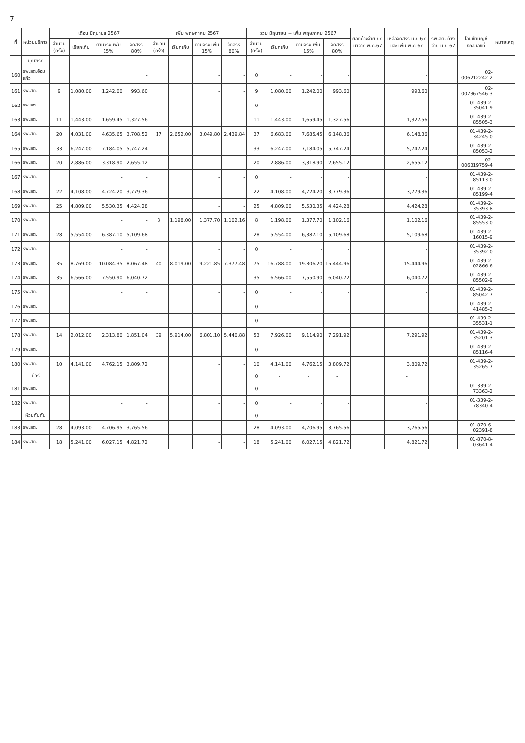7
| ที่ | หน่วยบริการ | เดือน มิถุนายน 2567 | | | | เพิ่ม พฤษภาคม 2567 | | | | รวม มิถุนายน + เพิ่ม พฤษภาคม 2567 | | | | ยอดค้างจ่าย ยกมาจาก พ.ค.67 | เหลือจัดสรร มิ.ย 67 และ เพิ่ม พ.ค 67 | รพ.สต. ค้างจ่าย มิ.ย 67 | โอนเข้าบัญชี ธกส.เลขที่ | หมายเหตุ |
| --- | --- | --- | --- | --- | --- | --- | --- | --- | --- | --- | --- | --- | --- | --- | --- | --- | --- | --- |
| | | จำนวน (ครั้ง) | เรียกเก็บ | ตามจริง เพิ่ม 15% | จัดสรร 80% | จำนวน (ครั้ง) | เรียกเก็บ | ตามจริง เพิ่ม 15% | จัดสรร 80% | จำนวน (ครั้ง) | เรียกเก็บ | ตามจริง เพิ่ม 15% | จัดสรร 80% | | | | | |
| | บุณฑริก | | | | | | | | | | | | | | | | | |
| 160 | รพ.สต.อ้อมแก้ว | | | | - | | | - | - | 0 | - | - | - | | - | | 02-006212242-2 | |
| 161 | รพ.สต. | 9 | 1,080.00 | 1,242.00 | 993.60 | | | - | - | 9 | 1,080.00 | 1,242.00 | 993.60 | | 993.60 | | 02-007367546-3 | |
| 162 | รพ.สต. | | | - | - | | | - | - | 0 | - | - | - | | - | | 01-439-2-35041-9 | |
| 163 | รพ.สต. | 11 | 1,443.00 | 1,659.45 | 1,327.56 | | | - | - | 11 | 1,443.00 | 1,659.45 | 1,327.56 | | 1,327.56 | | 01-439-2-85505-3 | |
| 164 | รพ.สต. | 20 | 4,031.00 | 4,635.65 | 3,708.52 | 17 | 2,652.00 | 3,049.80 | 2,439.84 | 37 | 6,683.00 | 7,685.45 | 6,148.36 | | 6,148.36 | | 01-439-2-34245-0 | |
| 165 | รพ.สต. | 33 | 6,247.00 | 7,184.05 | 5,747.24 | | | - | - | 33 | 6,247.00 | 7,184.05 | 5,747.24 | | 5,747.24 | | 01-439-2-85053-2 | |
| 166 | รพ.สต. | 20 | 2,886.00 | 3,318.90 | 2,655.12 | | | - | - | 20 | 2,886.00 | 3,318.90 | 2,655.12 | | 2,655.12 | | 02-006319759-4 | |
| 167 | รพ.สต. | | | - | - | | | - | - | 0 | - | - | - | | - | | 01-439-2-85113-0 | |
| 168 | รพ.สต. | 22 | 4,108.00 | 4,724.20 | 3,779.36 | | | - | - | 22 | 4,108.00 | 4,724.20 | 3,779.36 | | 3,779.36 | | 01-439-2-85199-4 | |
| 169 | รพ.สต. | 25 | 4,809.00 | 5,530.35 | 4,424.28 | | | - | - | 25 | 4,809.00 | 5,530.35 | 4,424.28 | | 4,424.28 | | 01-439-2-35393-8 | |
| 170 | รพ.สต. | | | - | - | 8 | 1,198.00 | 1,377.70 | 1,102.16 | 8 | 1,198.00 | 1,377.70 | 1,102.16 | | 1,102.16 | | 01-439-2-85553-0 | |
| 171 | รพ.สต. | 28 | 5,554.00 | 6,387.10 | 5,109.68 | | | - | - | 28 | 5,554.00 | 6,387.10 | 5,109.68 | | 5,109.68 | | 01-439-2-16015-9 | |
| 172 | รพ.สต. | | | - | - | | | - | - | 0 | - | - | - | | - | | 01-439-2-35392-0 | |
| 173 | รพ.สต. | 35 | 8,769.00 | 10,084.35 | 8,067.48 | 40 | 8,019.00 | 9,221.85 | 7,377.48 | 75 | 16,788.00 | 19,306.20 | 15,444.96 | | 15,444.96 | | 01-439-2-02866-6 | |
| 174 | รพ.สต. | 35 | 6,566.00 | 7,550.90 | 6,040.72 | | | - | - | 35 | 6,566.00 | 7,550.90 | 6,040.72 | | 6,040.72 | | 01-439-2-85502-9 | |
| 175 | รพ.สต. | | | - | - | | | - | - | 0 | - | - | - | | - | | 01-439-2-85042-7 | |
| 176 | รพ.สต. | | | - | - | | | - | - | 0 | - | - | - | | - | | 01-439-2-41485-3 | |
| 177 | รพ.สต. | | | - | - | | | - | - | 0 | - | - | - | | - | | 01-439-2-35531-1 | |
| 178 | รพ.สต. | 14 | 2,012.00 | 2,313.80 | 1,851.04 | 39 | 5,914.00 | 6,801.10 | 5,440.88 | 53 | 7,926.00 | 9,114.90 | 7,291.92 | | 7,291.92 | | 01-439-2-35201-3 | |
| 179 | รพ.สต. | | | - | - | | | - | - | 0 | - | - | - | | - | | 01-439-2-85116-4 | |
| 180 | รพ.สต. | 10 | 4,141.00 | 4,762.15 | 3,809.72 | | | - | - | 10 | 4,141.00 | 4,762.15 | 3,809.72 | | 3,809.72 | | 01-439-2-35265-7 | |
| | บัวรี | | | | | | | | | 0 | - | - | - | | - | | | |
| 181 | รพ.สต. | | | - | - | | | - | - | 0 | - | - | - | | - | | 01-339-2-73363-2 | |
| 182 | รพ.สต. | | | - | - | | | - | - | 0 | - | - | - | | - | | 01-339-2-78340-4 | |
| | ห้วยทับทัน | | | | | | | | | 0 | - | - | - | | - | | | |
| 183 | รพ.สต. | 28 | 4,093.00 | 4,706.95 | 3,765.56 | | | - | - | 28 | 4,093.00 | 4,706.95 | 3,765.56 | | 3,765.56 | | 01-870-6-02391-8 | |
| 184 | รพ.สต. | 18 | 5,241.00 | 6,027.15 | 4,821.72 | | | - | - | 18 | 5,241.00 | 6,027.15 | 4,821.72 | | 4,821.72 | | 01-870-8-03641-4 | |